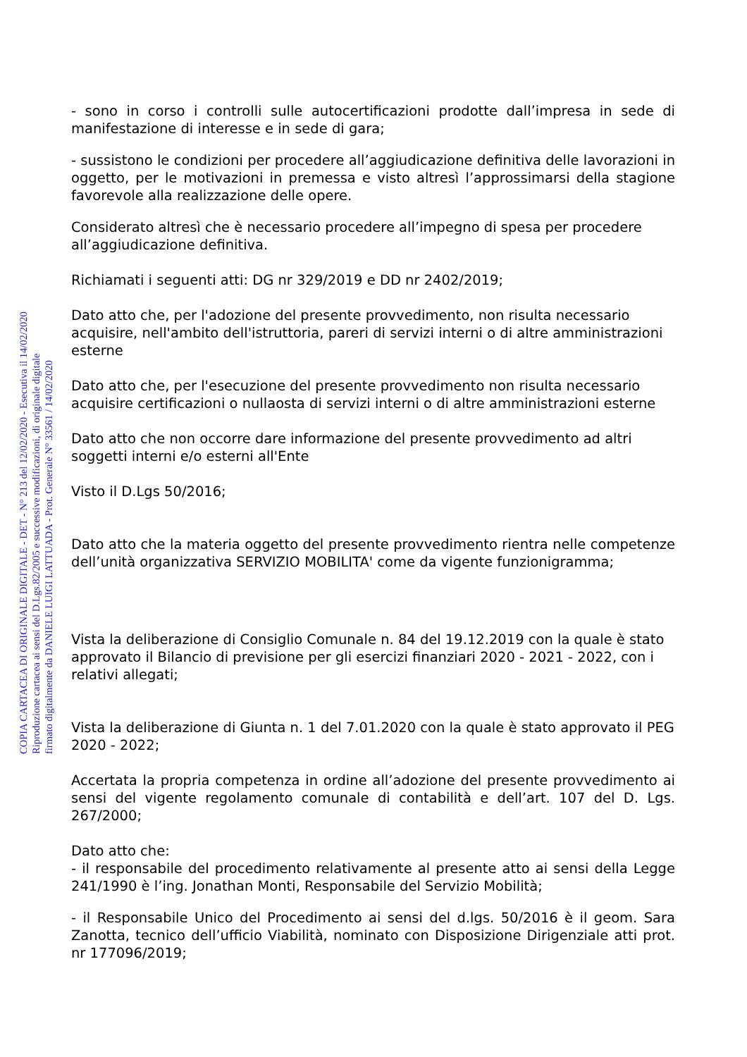- sono in corso i controlli sulle autocertificazioni prodotte dall’impresa in sede di manifestazione di interesse e in sede di gara;
- sussistono le condizioni per procedere all’aggiudicazione definitiva delle lavorazioni in oggetto, per le motivazioni in premessa e visto altresì l’approssimarsi della stagione favorevole alla realizzazione delle opere.
Considerato altresì che è necessario procedere all’impegno di spesa per procedere all’aggiudicazione definitiva.
Richiamati i seguenti atti: DG nr 329/2019 e DD nr 2402/2019;
Dato atto che, per l'adozione del presente provvedimento, non risulta necessario acquisire, nell'ambito dell'istruttoria, pareri di servizi interni o di altre amministrazioni esterne
Dato atto che, per l'esecuzione del presente provvedimento non risulta necessario acquisire certificazioni o nullaosta di servizi interni o di altre amministrazioni esterne
Dato atto che non occorre dare informazione del presente provvedimento ad altri soggetti interni e/o esterni all'Ente
Visto il D.Lgs 50/2016;
Dato atto che la materia oggetto del presente provvedimento rientra nelle competenze dell’unità organizzativa SERVIZIO MOBILITA' come da vigente funzionigramma;
Vista la deliberazione di Consiglio Comunale n. 84 del 19.12.2019 con la quale è stato approvato il Bilancio di previsione per gli esercizi finanziari 2020 - 2021 - 2022, con i relativi allegati;
Vista la deliberazione di Giunta n. 1 del 7.01.2020 con la quale è stato approvato il PEG 2020 - 2022;
Accertata la propria competenza in ordine all’adozione del presente provvedimento ai sensi del vigente regolamento comunale di contabilità e dell’art. 107 del D. Lgs. 267/2000;
Dato atto che:
- il responsabile del procedimento relativamente al presente atto ai sensi della Legge 241/1990 è l’ing. Jonathan Monti, Responsabile del Servizio Mobilità;
- il Responsabile Unico del Procedimento ai sensi del d.lgs. 50/2016 è il geom. Sara Zanotta, tecnico dell’ufficio Viabilità, nominato con Disposizione Dirigenziale atti prot. nr 177096/2019;
COPIA CARTACEA DI ORIGINALE DIGITALE - DET - N° 213 del 12/02/2020 - Esecutiva il 14/02/2020
Riproduzione cartacea ai sensi del D.Lgs.82/2005 e successive modificazioni, di originale digitale
firmato digitalmente da DANIELE LUIGI LATTUADA - Prot. Generale N° 33561 / 14/02/2020